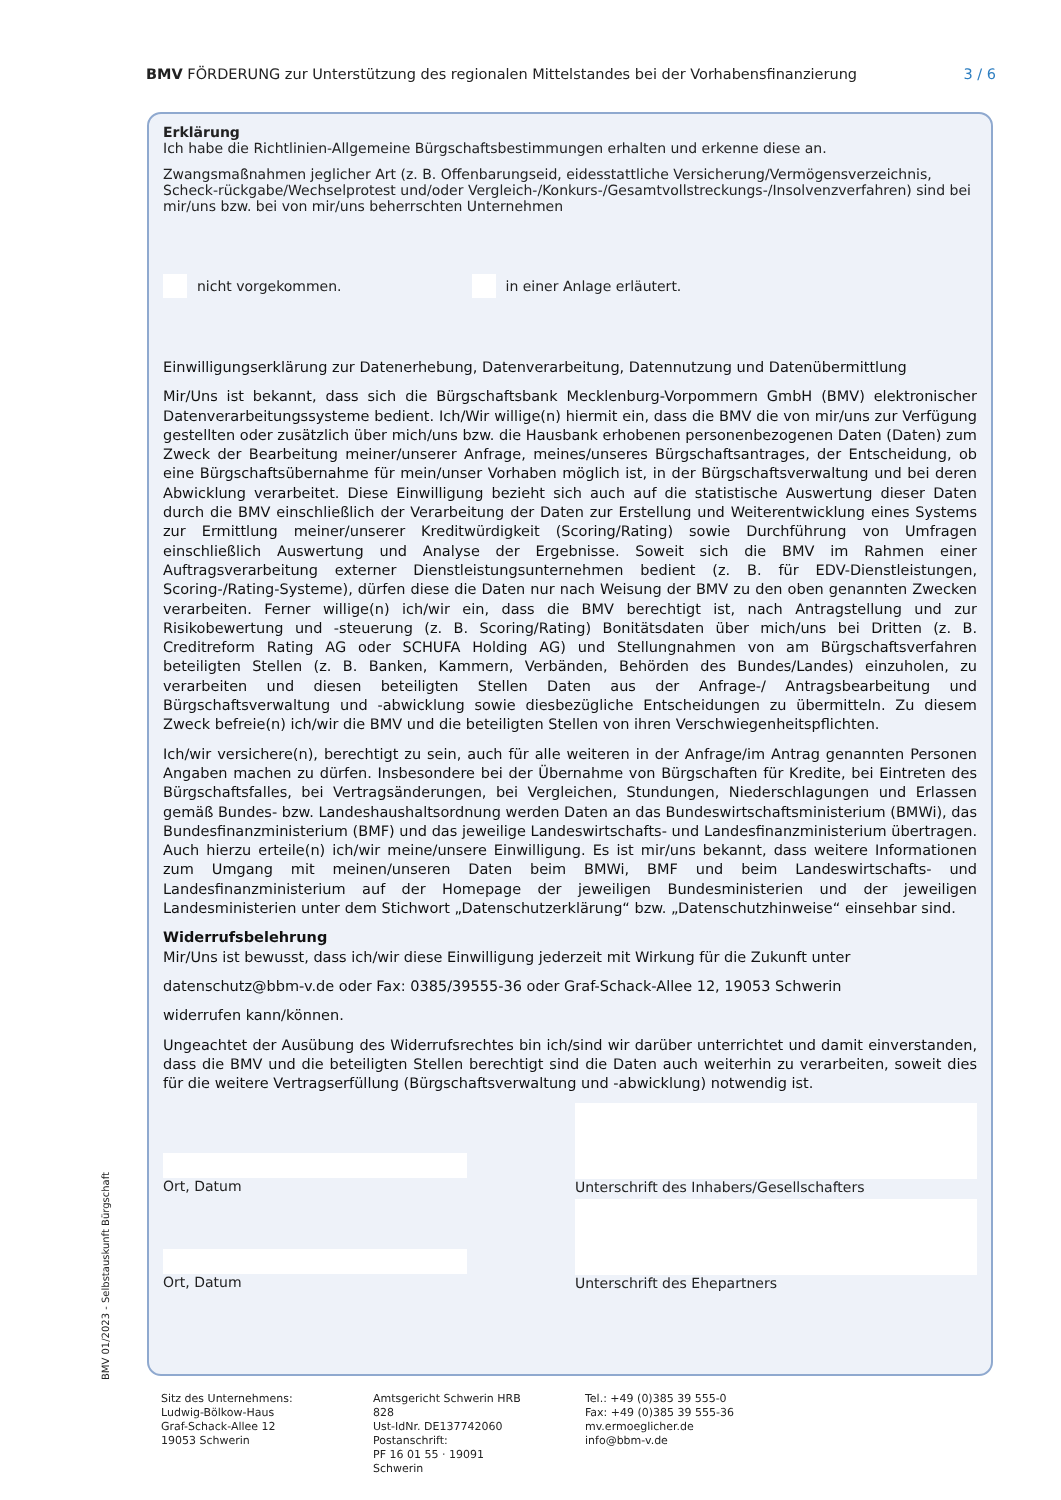BMV FÖRDERUNG zur Unterstützung des regionalen Mittelstandes bei der Vorhabensfinanzierung 3 / 6
Erklärung
Ich habe die Richtlinien-Allgemeine Bürgschaftsbestimmungen erhalten und erkenne diese an.
Zwangsmaßnahmen jeglicher Art (z. B. Offenbarungseid, eidesstattliche Versicherung/Vermögensverzeichnis, Scheck-rückgabe/Wechselprotest und/oder Vergleich-/Konkurs-/Gesamtvollstreckungs-/Insolvenzverfahren) sind bei mir/uns bzw. bei von mir/uns beherrschten Unternehmen
nicht vorgekommen. in einer Anlage erläutert.
Einwilligungserklärung zur Datenerhebung, Datenverarbeitung, Datennutzung und Datenübermittlung
Mir/Uns ist bekannt, dass sich die Bürgschaftsbank Mecklenburg-Vorpommern GmbH (BMV) elektronischer Datenverarbeitungssysteme bedient. Ich/Wir willige(n) hiermit ein, dass die BMV die von mir/uns zur Verfügung gestellten oder zusätzlich über mich/uns bzw. die Hausbank erhobenen personenbezogenen Daten (Daten) zum Zweck der Bearbeitung meiner/unserer Anfrage, meines/unseres Bürgschaftsantrages, der Entscheidung, ob eine Bürgschaftsübernahme für mein/unser Vorhaben möglich ist, in der Bürgschaftsverwaltung und bei deren Abwicklung verarbeitet. Diese Einwilligung bezieht sich auch auf die statistische Auswertung dieser Daten durch die BMV einschließlich der Verarbeitung der Daten zur Erstellung und Weiterentwicklung eines Systems zur Ermittlung meiner/unserer Kreditwürdigkeit (Scoring/Rating) sowie Durchführung von Umfragen einschließlich Auswertung und Analyse der Ergebnisse. Soweit sich die BMV im Rahmen einer Auftragsverarbeitung externer Dienstleistungsunternehmen bedient (z. B. für EDV-Dienstleistungen, Scoring-/Rating-Systeme), dürfen diese die Daten nur nach Weisung der BMV zu den oben genannten Zwecken verarbeiten. Ferner willige(n) ich/wir ein, dass die BMV berechtigt ist, nach Antragstellung und zur Risikobewertung und -steuerung (z. B. Scoring/Rating) Bonitätsdaten über mich/uns bei Dritten (z. B. Creditreform Rating AG oder SCHUFA Holding AG) und Stellungnahmen von am Bürgschaftsverfahren beteiligten Stellen (z. B. Banken, Kammern, Verbänden, Behörden des Bundes/Landes) einzuholen, zu verarbeiten und diesen beteiligten Stellen Daten aus der Anfrage-/ Antragsbearbeitung und Bürgschaftsverwaltung und -abwicklung sowie diesbezügliche Entscheidungen zu übermitteln. Zu diesem Zweck befreie(n) ich/wir die BMV und die beteiligten Stellen von ihren Verschwiegenheitspflichten.
Ich/wir versichere(n), berechtigt zu sein, auch für alle weiteren in der Anfrage/im Antrag genannten Personen Angaben machen zu dürfen. Insbesondere bei der Übernahme von Bürgschaften für Kredite, bei Eintreten des Bürgschaftsfalles, bei Vertragsänderungen, bei Vergleichen, Stundungen, Niederschlagungen und Erlassen gemäß Bundes- bzw. Landeshaushaltsordnung werden Daten an das Bundeswirtschaftsministerium (BMWi), das Bundesfinanzministerium (BMF) und das jeweilige Landeswirtschafts- und Landesfinanzministerium übertragen. Auch hierzu erteile(n) ich/wir meine/unsere Einwilligung. Es ist mir/uns bekannt, dass weitere Informationen zum Umgang mit meinen/unseren Daten beim BMWi, BMF und beim Landeswirtschafts- und Landesfinanzministerium auf der Homepage der jeweiligen Bundesministerien und der jeweiligen Landesministerien unter dem Stichwort „Datenschutzerklärung“ bzw. „Datenschutzhinweise“ einsehbar sind.
Widerrufsbelehrung
Mir/Uns ist bewusst, dass ich/wir diese Einwilligung jederzeit mit Wirkung für die Zukunft unter
datenschutz@bbm-v.de oder Fax: 0385/39555-36 oder Graf-Schack-Allee 12, 19053 Schwerin
widerrufen kann/können.
Ungeachtet der Ausübung des Widerrufsrechtes bin ich/sind wir darüber unterrichtet und damit einverstanden, dass die BMV und die beteiligten Stellen berechtigt sind die Daten auch weiterhin zu verarbeiten, soweit dies für die weitere Vertragserfüllung (Bürgschaftsverwaltung und -abwicklung) notwendig ist.
Ort, Datum
Unterschrift des Inhabers/Gesellschafters
Ort, Datum
Unterschrift des Ehepartners
BMV 01/2023 - Selbstauskunft Bürgschaft
Sitz des Unternehmens:
Ludwig-Bölkow-Haus
Graf-Schack-Allee 12
19053 Schwerin
Amtsgericht Schwerin HRB 828
Ust-IdNr. DE137742060
Postanschrift:
PF 16 01 55 · 19091 Schwerin
Tel.: +49 (0)385 39 555-0
Fax: +49 (0)385 39 555-36
mv.ermoeglicher.de
info@bbm-v.de